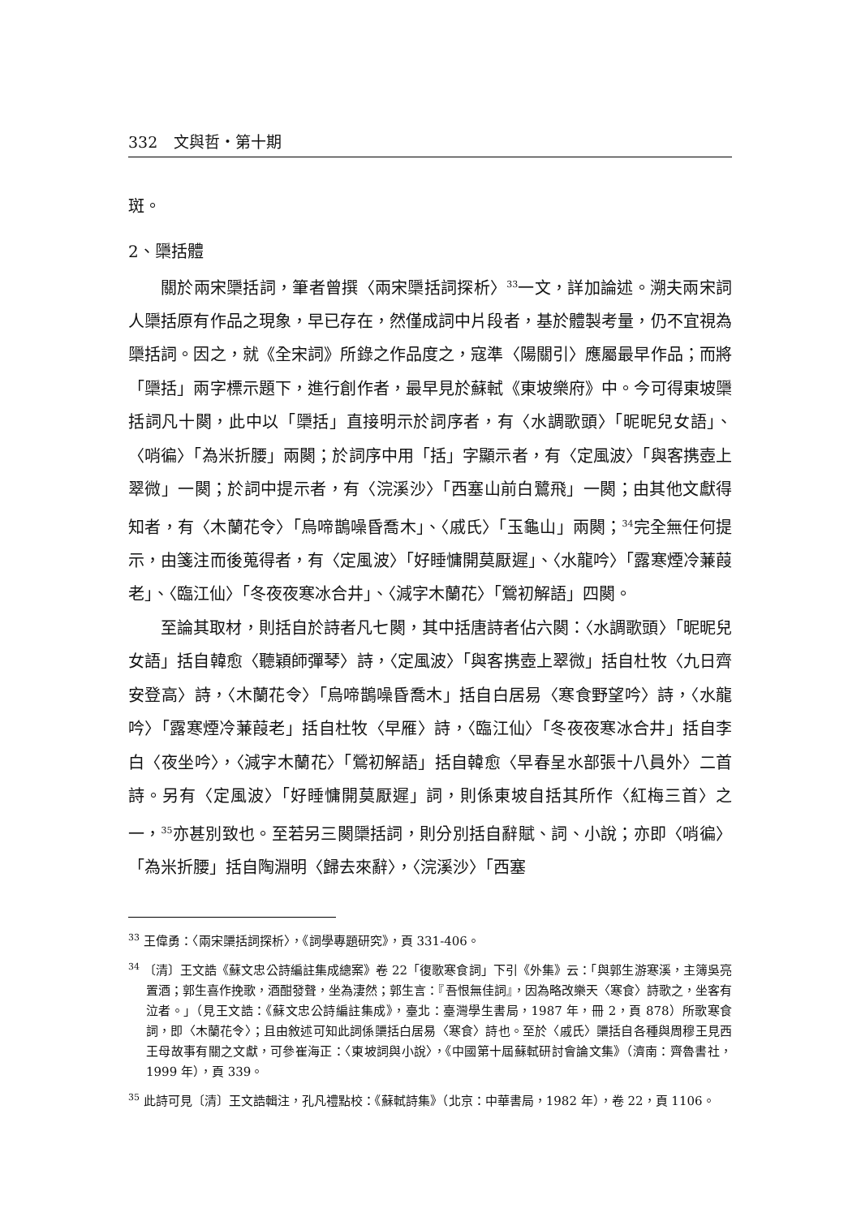332 文與哲・第十期
斑。
2、檃括體
關於兩宋檃括詞，筆者曾撰〈兩宋檃括詞探析〉<sup>33</sup>一文，詳加論述。溯夫兩宋詞人檃括原有作品之現象，早已存在，然僅成詞中片段者，基於體製考量，仍不宜視為檃括詞。因之，就《全宋詞》所錄之作品度之，寇準〈陽關引〉應屬最早作品；而將「檃括」兩字標示題下，進行創作者，最早見於蘇軾《東坡樂府》中。今可得東坡檃括詞凡十闋，此中以「檃括」直接明示於詞序者，有〈水調歌頭〉「昵昵兒女語」、〈哨徧〉「為米折腰」兩闋；於詞序中用「括」字顯示者，有〈定風波〉「與客携壺上翠微」一闋；於詞中提示者，有〈浣溪沙〉「西塞山前白鷺飛」一闋；由其他文獻得知者，有〈木蘭花令〉「烏啼鵲噪昏喬木」、〈戚氏〉「玉龜山」兩闋；<sup>34</sup>完全無任何提示，由箋注而後蒐得者，有〈定風波〉「好睡慵開莫厭遲」、〈水龍吟〉「露寒煙冷蒹葭老」、〈臨江仙〉「冬夜夜寒冰合井」、〈減字木蘭花〉「鶯初解語」四闋。
至論其取材，則括自於詩者凡七闋，其中括唐詩者佔六闋：〈水調歌頭〉「昵昵兒女語」括自韓愈〈聽穎師彈琴〉詩，〈定風波〉「與客携壺上翠微」括自杜牧〈九日齊安登高〉詩，〈木蘭花令〉「烏啼鵲噪昏喬木」括自白居易〈寒食野望吟〉詩，〈水龍吟〉「露寒煙冷蒹葭老」括自杜牧〈早雁〉詩，〈臨江仙〉「冬夜夜寒冰合井」括自李白〈夜坐吟〉，〈減字木蘭花〉「鶯初解語」括自韓愈〈早春呈水部張十八員外〉二首詩。另有〈定風波〉「好睡慵開莫厭遲」詞，則係東坡自括其所作〈紅梅三首〉之一，<sup>35</sup>亦甚別致也。至若另三闋檃括詞，則分別括自辭賦、詞、小說；亦即〈哨徧〉「為米折腰」括自陶淵明〈歸去來辭〉，〈浣溪沙〉「西塞
<sup>33</sup> 王偉勇：〈兩宋檃括詞探析〉，《詞學專題研究》，頁 331-406。
<sup>34</sup> 〔清〕王文誥《蘇文忠公詩編註集成總案》卷 22「復歌寒食詞」下引《外集》云：「與郭生游寒溪，主簿吳亮置酒；郭生喜作挽歌，酒酣發聲，坐為淒然；郭生言：『吾恨無佳詞』，因為略改樂天〈寒食〉詩歌之，坐客有泣者。」（見王文誥：《蘇文忠公詩編註集成》，臺北：臺灣學生書局，1987 年，冊 2，頁 878）所歌寒食詞，即〈木蘭花令〉；且由敘述可知此詞係檃括白居易〈寒食〉詩也。至於〈戚氏〉檃括自各種與周穆王見西王母故事有關之文獻，可參崔海正：〈東坡詞與小說〉，《中國第十屆蘇軾研討會論文集》（濟南：齊魯書社，1999 年），頁 339。
<sup>35</sup> 此詩可見〔清〕王文誥輯注，孔凡禮點校：《蘇軾詩集》（北京：中華書局，1982 年），卷 22，頁 1106。